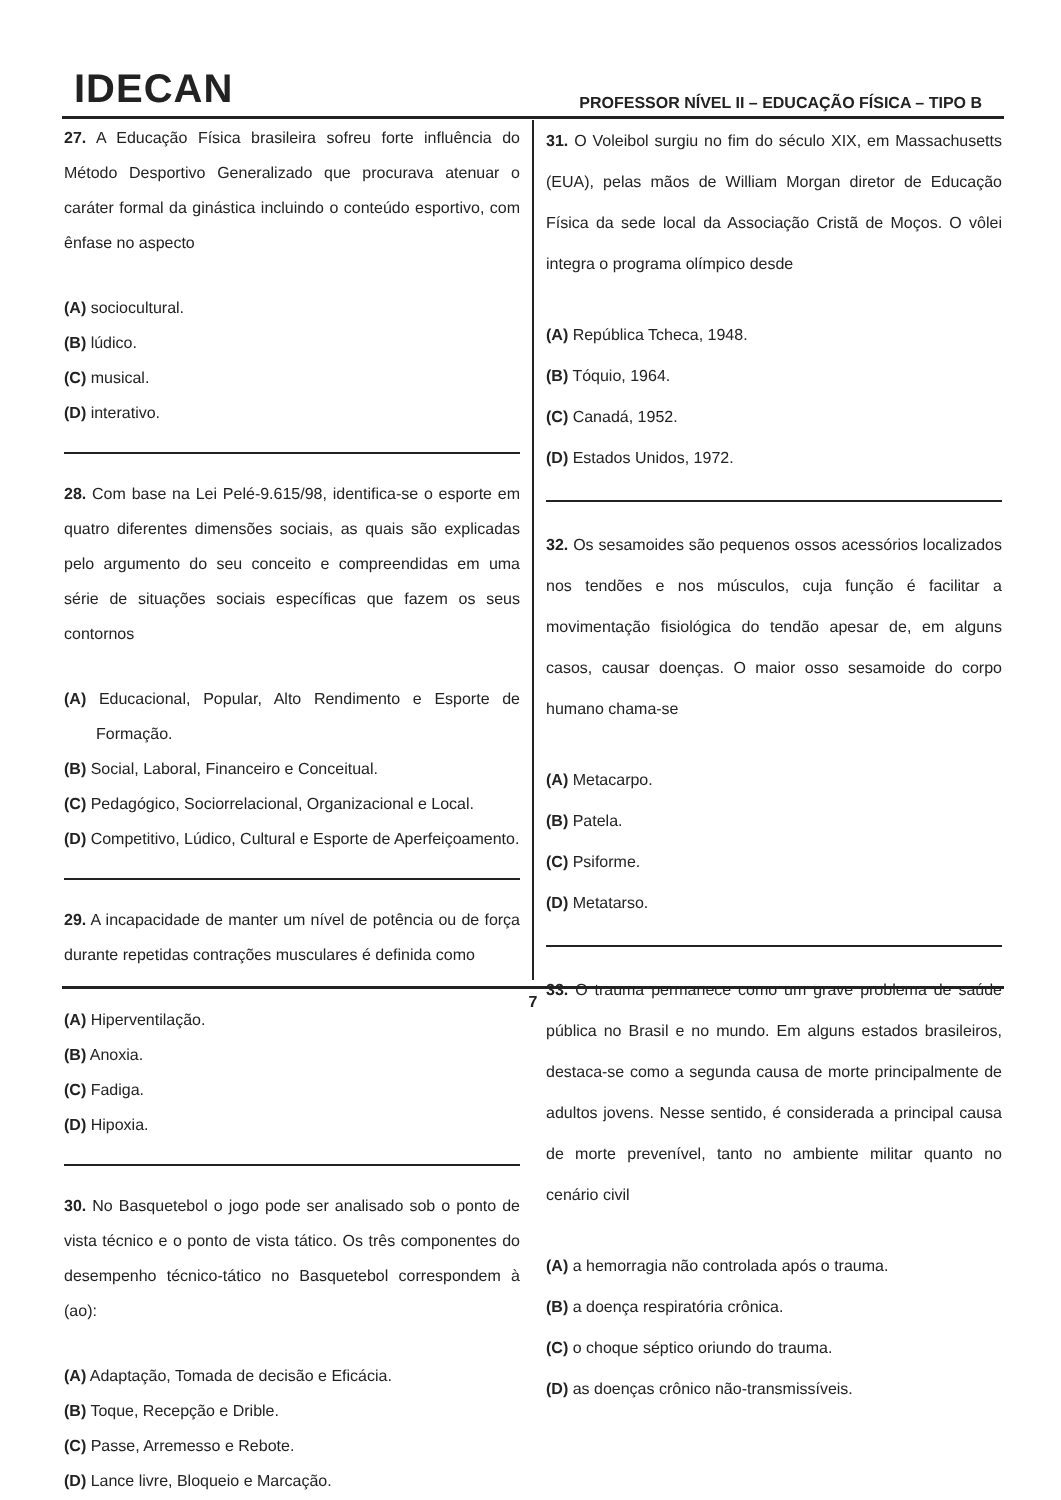IDECAN
PROFESSOR NÍVEL II – EDUCAÇÃO FÍSICA – TIPO B
27. A Educação Física brasileira sofreu forte influência do Método Desportivo Generalizado que procurava atenuar o caráter formal da ginástica incluindo o conteúdo esportivo, com ênfase no aspecto
(A) sociocultural.
(B) lúdico.
(C) musical.
(D) interativo.
28. Com base na Lei Pelé-9.615/98, identifica-se o esporte em quatro diferentes dimensões sociais, as quais são explicadas pelo argumento do seu conceito e compreendidas em uma série de situações sociais específicas que fazem os seus contornos
(A) Educacional, Popular, Alto Rendimento e Esporte de Formação.
(B) Social, Laboral, Financeiro e Conceitual.
(C) Pedagógico, Sociorrelacional, Organizacional e Local.
(D) Competitivo, Lúdico, Cultural e Esporte de Aperfeiçoamento.
29. A incapacidade de manter um nível de potência ou de força durante repetidas contrações musculares é definida como
(A) Hiperventilação.
(B) Anoxia.
(C) Fadiga.
(D) Hipoxia.
30. No Basquetebol o jogo pode ser analisado sob o ponto de vista técnico e o ponto de vista tático. Os três componentes do desempenho técnico-tático no Basquetebol correspondem à (ao):
(A) Adaptação, Tomada de decisão e Eficácia.
(B) Toque, Recepção e Drible.
(C) Passe, Arremesso e Rebote.
(D) Lance livre, Bloqueio e Marcação.
31. O Voleibol surgiu no fim do século XIX, em Massachusetts (EUA), pelas mãos de William Morgan diretor de Educação Física da sede local da Associação Cristã de Moços. O vôlei integra o programa olímpico desde
(A) República Tcheca, 1948.
(B) Tóquio, 1964.
(C) Canadá, 1952.
(D) Estados Unidos, 1972.
32. Os sesamoides são pequenos ossos acessórios localizados nos tendões e nos músculos, cuja função é facilitar a movimentação fisiológica do tendão apesar de, em alguns casos, causar doenças. O maior osso sesamoide do corpo humano chama-se
(A) Metacarpo.
(B) Patela.
(C) Psiforme.
(D) Metatarso.
33. O trauma permanece como um grave problema de saúde pública no Brasil e no mundo. Em alguns estados brasileiros, destaca-se como a segunda causa de morte principalmente de adultos jovens. Nesse sentido, é considerada a principal causa de morte prevenível, tanto no ambiente militar quanto no cenário civil
(A) a hemorragia não controlada após o trauma.
(B) a doença respiratória crônica.
(C) o choque séptico oriundo do trauma.
(D) as doenças crônico não-transmissíveis.
7